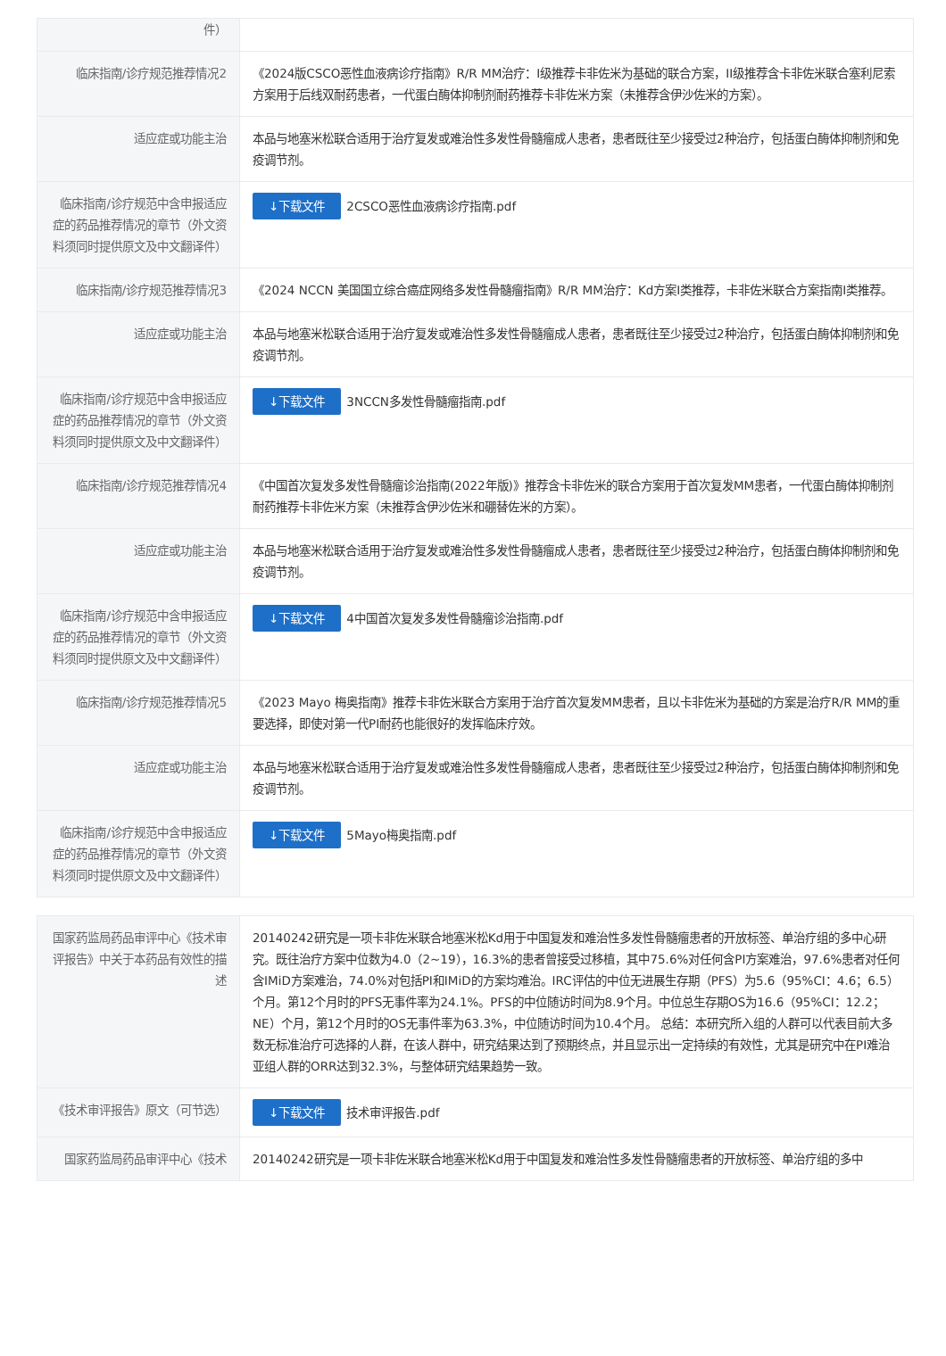| 件） | |
| 临床指南/诊疗规范推荐情况2 | 《2024版CSCO恶性血液病诊疗指南》R/R MM治疗：I级推荐卡非佐米为基础的联合方案，II级推荐含卡非佐米联合塞利尼索方案用于后线双耐药患者，一代蛋白酶体抑制剂耐药推荐卡非佐米方案（未推荐含伊沙佐米的方案）。 |
| 适应症或功能主治 | 本品与地塞米松联合适用于治疗复发或难治性多发性骨髓瘤成人患者，患者既往至少接受过2种治疗，包括蛋白酶体抑制剂和免疫调节剂。 |
| 临床指南/诊疗规范中含申报适应症的药品推荐情况的章节（外文资料须同时提供原文及中文翻译件） | ↓下载文件 2CSCO恶性血液病诊疗指南.pdf |
| 临床指南/诊疗规范推荐情况3 | 《2024 NCCN 美国国立综合癌症网络多发性骨髓瘤指南》R/R MM治疗：Kd方案I类推荐，卡非佐米联合方案指南I类推荐。 |
| 适应症或功能主治 | 本品与地塞米松联合适用于治疗复发或难治性多发性骨髓瘤成人患者，患者既往至少接受过2种治疗，包括蛋白酶体抑制剂和免疫调节剂。 |
| 临床指南/诊疗规范中含申报适应症的药品推荐情况的章节（外文资料须同时提供原文及中文翻译件） | ↓下载文件 3NCCN多发性骨髓瘤指南.pdf |
| 临床指南/诊疗规范推荐情况4 | 《中国首次复发多发性骨髓瘤诊治指南(2022年版)》推荐含卡非佐米的联合方案用于首次复发MM患者，一代蛋白酶体抑制剂耐药推荐卡非佐米方案（未推荐含伊沙佐米和硼替佐米的方案）。 |
| 适应症或功能主治 | 本品与地塞米松联合适用于治疗复发或难治性多发性骨髓瘤成人患者，患者既往至少接受过2种治疗，包括蛋白酶体抑制剂和免疫调节剂。 |
| 临床指南/诊疗规范中含申报适应症的药品推荐情况的章节（外文资料须同时提供原文及中文翻译件） | ↓下载文件 4中国首次复发多发性骨髓瘤诊治指南.pdf |
| 临床指南/诊疗规范推荐情况5 | 《2023 Mayo 梅奥指南》推荐卡非佐米联合方案用于治疗首次复发MM患者，且以卡非佐米为基础的方案是治疗R/R MM的重要选择，即使对第一代PI耐药也能很好的发挥临床疗效。 |
| 适应症或功能主治 | 本品与地塞米松联合适用于治疗复发或难治性多发性骨髓瘤成人患者，患者既往至少接受过2种治疗，包括蛋白酶体抑制剂和免疫调节剂。 |
| 临床指南/诊疗规范中含申报适应症的药品推荐情况的章节（外文资料须同时提供原文及中文翻译件） | ↓下载文件 5Mayo梅奥指南.pdf |
| 国家药监局药品审评中心《技术审评报告》中关于本药品有效性的描述 | 20140242研究是一项卡非佐米联合地塞米松Kd用于中国复发和难治性多发性骨髓瘤患者的开放标签、单治疗组的多中心研究。既往治疗方案中位数为4.0（2~19），16.3%的患者曾接受过移植，其中75.6%对任何含PI方案难治，97.6%患者对任何含IMiD方案难治，74.0%对包括PI和IMiD的方案均难治。IRC评估的中位无进展生存期（PFS）为5.6（95%CI：4.6；6.5）个月。第12个月时的PFS无事件率为24.1%。PFS的中位随访时间为8.9个月。中位总生存期OS为16.6（95%CI：12.2；NE）个月，第12个月时的OS无事件率为63.3%，中位随访时间为10.4个月。 总结：本研究所入组的人群可以代表目前大多数无标准治疗可选择的人群，在该人群中，研究结果达到了预期终点，并且显示出一定持续的有效性，尤其是研究中在PI难治亚组人群的ORR达到32.3%，与整体研究结果趋势一致。 |
| 《技术审评报告》原文（可节选） | ↓下载文件 技术审评报告.pdf |
| 国家药监局药品审评中心《技术 | 20140242研究是一项卡非佐米联合地塞米松Kd用于中国复发和难治性多发性骨髓瘤患者的开放标签、单治疗组的多中 |